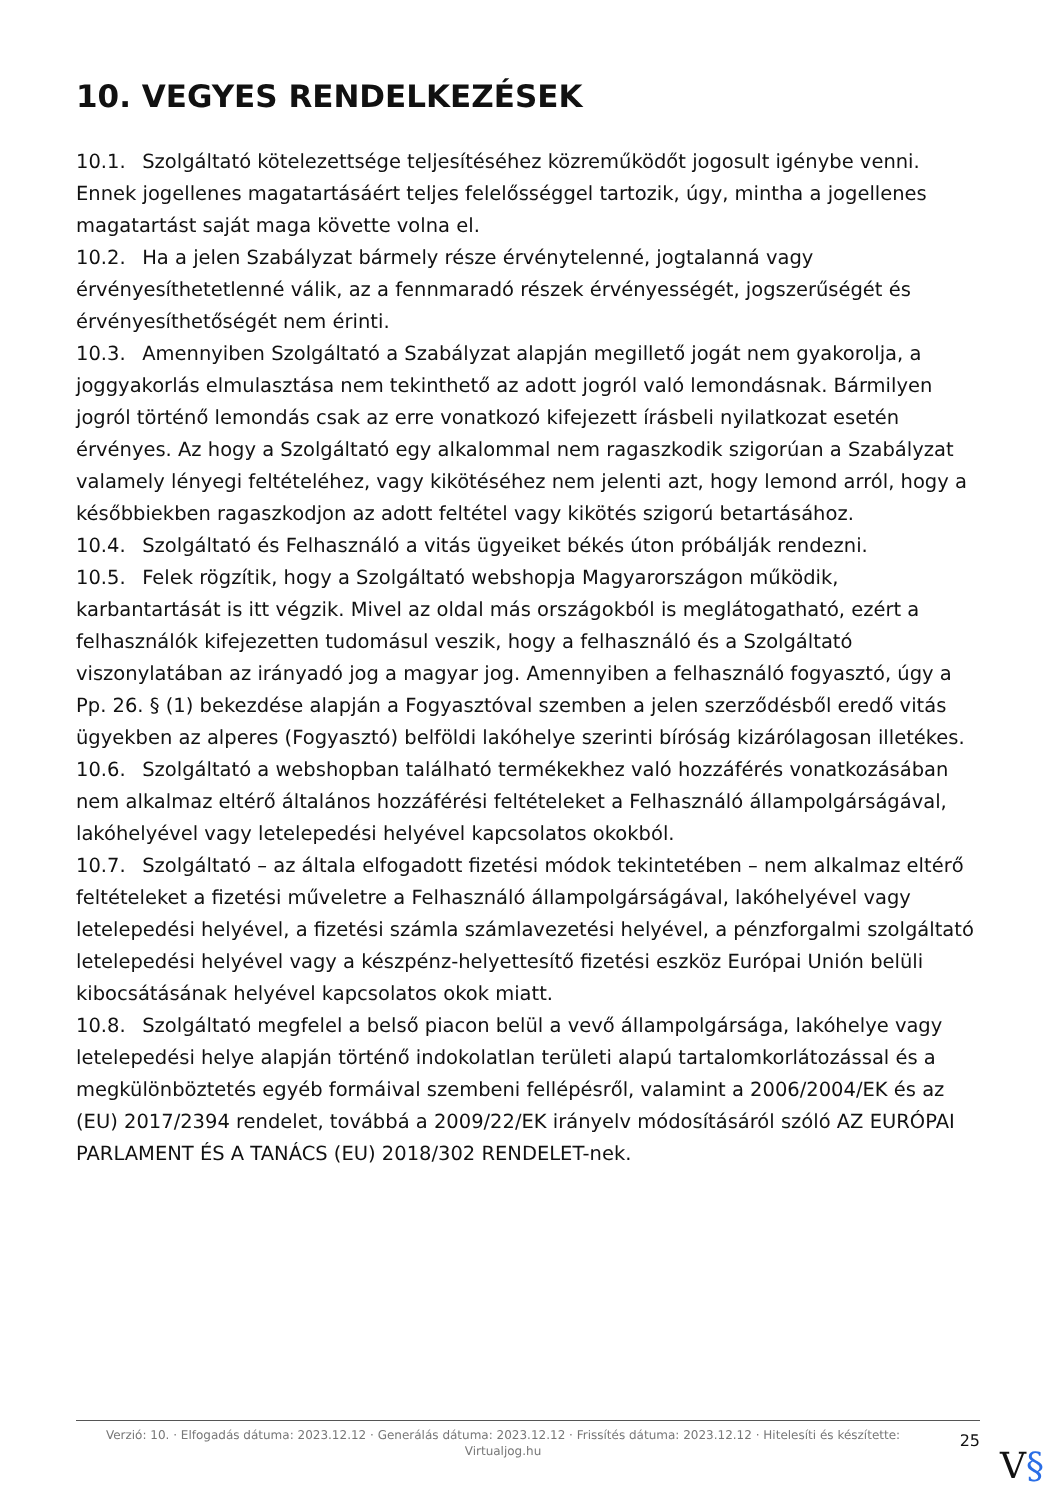10. VEGYES RENDELKEZÉSEK
10.1. Szolgáltató kötelezettsége teljesítéséhez közreműködőt jogosult igénybe venni. Ennek jogellenes magatartásáért teljes felelősséggel tartozik, úgy, mintha a jogellenes magatartást saját maga követte volna el.
10.2. Ha a jelen Szabályzat bármely része érvénytelenné, jogtalanná vagy érvényesíthetetlenné válik, az a fennmaradó részek érvényességét, jogszerűségét és érvényesíthetőségét nem érinti.
10.3. Amennyiben Szolgáltató a Szabályzat alapján megillető jogát nem gyakorolja, a joggyakorlás elmulasztása nem tekinthető az adott jogról való lemondásnak. Bármilyen jogról történő lemondás csak az erre vonatkozó kifejezett írásbeli nyilatkozat esetén érvényes. Az hogy a Szolgáltató egy alkalommal nem ragaszkodik szigorúan a Szabályzat valamely lényegi feltételéhez, vagy kikötéséhez nem jelenti azt, hogy lemond arról, hogy a későbbiekben ragaszkodjon az adott feltétel vagy kikötés szigorú betartásához.
10.4. Szolgáltató és Felhasználó a vitás ügyeiket békés úton próbálják rendezni.
10.5. Felek rögzítik, hogy a Szolgáltató webshopja Magyarországon működik, karbantartását is itt végzik. Mivel az oldal más országokból is meglátogatható, ezért a felhasználók kifejezetten tudomásul veszik, hogy a felhasználó és a Szolgáltató viszonylatában az irányadó jog a magyar jog. Amennyiben a felhasználó fogyasztó, úgy a Pp. 26. § (1) bekezdése alapján a Fogyasztóval szemben a jelen szerződésből eredő vitás ügyekben az alperes (Fogyasztó) belföldi lakóhelye szerinti bíróság kizárólagosan illetékes.
10.6. Szolgáltató a webshopban található termékekhez való hozzáférés vonatkozásában nem alkalmaz eltérő általános hozzáférési feltételeket a Felhasználó állampolgárságával, lakóhelyével vagy letelepedési helyével kapcsolatos okokból.
10.7. Szolgáltató – az általa elfogadott fizetési módok tekintetében – nem alkalmaz eltérő feltételeket a fizetési műveletre a Felhasználó állampolgárságával, lakóhelyével vagy letelepedési helyével, a fizetési számla számlavezetési helyével, a pénzforgalmi szolgáltató letelepedési helyével vagy a készpénz-helyettesítő fizetési eszköz Európai Unión belüli kibocsátásának helyével kapcsolatos okok miatt.
10.8. Szolgáltató megfelel a belső piacon belül a vevő állampolgársága, lakóhelye vagy letelepedési helye alapján történő indokolatlan területi alapú tartalomkorlátozással és a megkülönböztetés egyéb formáival szembeni fellépésről, valamint a 2006/2004/EK és az (EU) 2017/2394 rendelet, továbbá a 2009/22/EK irányelv módosításáról szóló AZ EURÓPAI PARLAMENT ÉS A TANÁCS (EU) 2018/302 RENDELET-nek.
Verzió: 10. · Elfogadás dátuma: 2023.12.12 · Generálás dátuma: 2023.12.12 · Frissítés dátuma: 2023.12.12 · Hitelesíti és készítette: Virtualjog.hu
25
V§